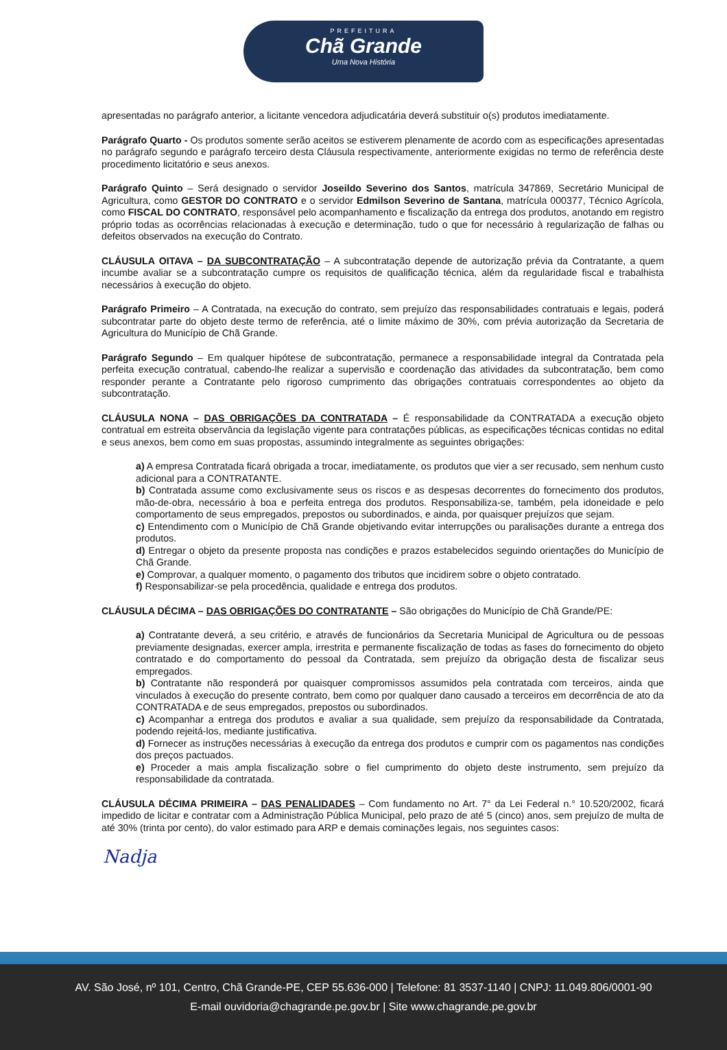PREFEITURA
Chã Grande
Uma Nova História
apresentadas no parágrafo anterior, a licitante vencedora adjudicatária deverá substituir o(s) produtos imediatamente.
Parágrafo Quarto - Os produtos somente serão aceitos se estiverem plenamente de acordo com as especificações apresentadas no parágrafo segundo e parágrafo terceiro desta Cláusula respectivamente, anteriormente exigidas no termo de referência deste procedimento licitatório e seus anexos.
Parágrafo Quinto – Será designado o servidor Joseildo Severino dos Santos, matrícula 347869, Secretário Municipal de Agricultura, como GESTOR DO CONTRATO e o servidor Edmilson Severino de Santana, matrícula 000377, Técnico Agrícola, como FISCAL DO CONTRATO, responsável pelo acompanhamento e fiscalização da entrega dos produtos, anotando em registro próprio todas as ocorrências relacionadas à execução e determinação, tudo o que for necessário à regularização de falhas ou defeitos observados na execução do Contrato.
CLÁUSULA OITAVA – DA SUBCONTRATAÇÃO – A subcontratação depende de autorização prévia da Contratante, a quem incumbe avaliar se a subcontratação cumpre os requisitos de qualificação técnica, além da regularidade fiscal e trabalhista necessários à execução do objeto.
Parágrafo Primeiro – A Contratada, na execução do contrato, sem prejuízo das responsabilidades contratuais e legais, poderá subcontratar parte do objeto deste termo de referência, até o limite máximo de 30%, com prévia autorização da Secretaria de Agricultura do Município de Chã Grande.
Parágrafo Segundo – Em qualquer hipótese de subcontratação, permanece a responsabilidade integral da Contratada pela perfeita execução contratual, cabendo-lhe realizar a supervisão e coordenação das atividades da subcontratação, bem como responder perante a Contratante pelo rigoroso cumprimento das obrigações contratuais correspondentes ao objeto da subcontratação.
CLÁUSULA NONA – DAS OBRIGAÇÕES DA CONTRATADA – É responsabilidade da CONTRATADA a execução objeto contratual em estreita observância da legislação vigente para contratações públicas, as especificações técnicas contidas no edital e seus anexos, bem como em suas propostas, assumindo integralmente as seguintes obrigações:
a) A empresa Contratada ficará obrigada a trocar, imediatamente, os produtos que vier a ser recusado, sem nenhum custo adicional para a CONTRATANTE.
b) Contratada assume como exclusivamente seus os riscos e as despesas decorrentes do fornecimento dos produtos, mão-de-obra, necessário à boa e perfeita entrega dos produtos. Responsabiliza-se, também, pela idoneidade e pelo comportamento de seus empregados, prepostos ou subordinados, e ainda, por quaisquer prejuízos que sejam.
c) Entendimento com o Município de Chã Grande objetivando evitar interrupções ou paralisações durante a entrega dos produtos.
d) Entregar o objeto da presente proposta nas condições e prazos estabelecidos seguindo orientações do Município de Chã Grande.
e) Comprovar, a qualquer momento, o pagamento dos tributos que incidirem sobre o objeto contratado.
f) Responsabilizar-se pela procedência, qualidade e entrega dos produtos.
CLÁUSULA DÉCIMA – DAS OBRIGAÇÕES DO CONTRATANTE – São obrigações do Município de Chã Grande/PE:
a) Contratante deverá, a seu critério, e através de funcionários da Secretaria Municipal de Agricultura ou de pessoas previamente designadas, exercer ampla, irrestrita e permanente fiscalização de todas as fases do fornecimento do objeto contratado e do comportamento do pessoal da Contratada, sem prejuízo da obrigação desta de fiscalizar seus empregados.
b) Contratante não responderá por quaisquer compromissos assumidos pela contratada com terceiros, ainda que vinculados à execução do presente contrato, bem como por qualquer dano causado a terceiros em decorrência de ato da CONTRATADA e de seus empregados, prepostos ou subordinados.
c) Acompanhar a entrega dos produtos e avaliar a sua qualidade, sem prejuízo da responsabilidade da Contratada, podendo rejeitá-los, mediante justificativa.
d) Fornecer as instruções necessárias à execução da entrega dos produtos e cumprir com os pagamentos nas condições dos preços pactuados.
e) Proceder a mais ampla fiscalização sobre o fiel cumprimento do objeto deste instrumento, sem prejuízo da responsabilidade da contratada.
CLÁUSULA DÉCIMA PRIMEIRA – DAS PENALIDADES – Com fundamento no Art. 7° da Lei Federal n.° 10.520/2002, ficará impedido de licitar e contratar com a Administração Pública Municipal, pelo prazo de até 5 (cinco) anos, sem prejuízo de multa de até 30% (trinta por cento), do valor estimado para ARP e demais cominações legais, nos seguintes casos:
Nadja
AV. São José, nº 101, Centro, Chã Grande-PE, CEP 55.636-000 | Telefone: 81 3537-1140 | CNPJ: 11.049.806/0001-90
E-mail ouvidoria@chagrande.pe.gov.br | Site www.chagrande.pe.gov.br